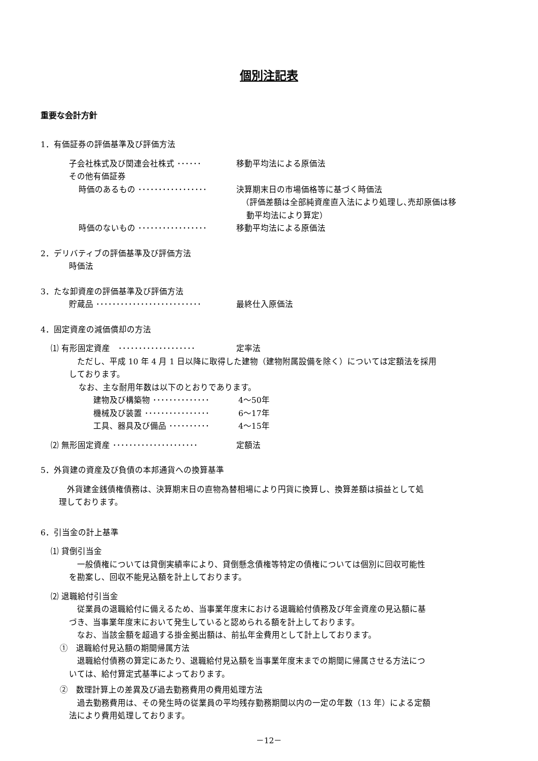個別注記表
重要な会計方針
1．有価証券の評価基準及び評価方法
子会社株式及び関連会社株式 ･･････ 移動平均法による原価法
その他有価証券
時価のあるもの ･････････････････ 決算期末日の市場価格等に基づく時価法
（評価差額は全部純資産直入法により処理し､売却原価は移
動平均法により算定）
時価のないもの ･････････････････ 移動平均法による原価法
2．デリバティブの評価基準及び評価方法
時価法
3．たな卸資産の評価基準及び評価方法
貯蔵品 ･･････････････････････････ 最終仕入原価法
4．固定資産の減価償却の方法
⑴ 有形固定資産　･･･････････････････ 定率法
　ただし、平成 10 年 4 月 1 日以降に取得した建物（建物附属設備を除く）については定額法を採用
しております。
なお、主な耐用年数は以下のとおりであります。
建物及び構築物 ･･････････････ 4～50年
機械及び装置 ････････････････ 6～17年
工具、器具及び備品 ･･････････ 4～15年
⑵ 無形固定資産 ･････････････････････ 定額法
5．外貨建の資産及び負債の本邦通貨への換算基準
　外貨建金銭債権債務は、決算期末日の直物為替相場により円貨に換算し、換算差額は損益として処
理しております。
6．引当金の計上基準
⑴ 貸倒引当金
　一般債権については貸倒実績率により、貸倒懸念債権等特定の債権については個別に回収可能性
を勘案し、回収不能見込額を計上しております。
⑵ 退職給付引当金
　従業員の退職給付に備えるため、当事業年度末における退職給付債務及び年金資産の見込額に基
づき、当事業年度末において発生していると認められる額を計上しております。
　なお、当該金額を超過する掛金拠出額は、前払年金費用として計上しております。
①　退職給付見込額の期間帰属方法
　退職給付債務の算定にあたり、退職給付見込額を当事業年度末までの期間に帰属させる方法につ
いては、給付算定式基準によっております。
②　数理計算上の差異及び過去勤務費用の費用処理方法
　過去勤務費用は、その発生時の従業員の平均残存勤務期間以内の一定の年数（13 年）による定額
法により費用処理しております。
－12－